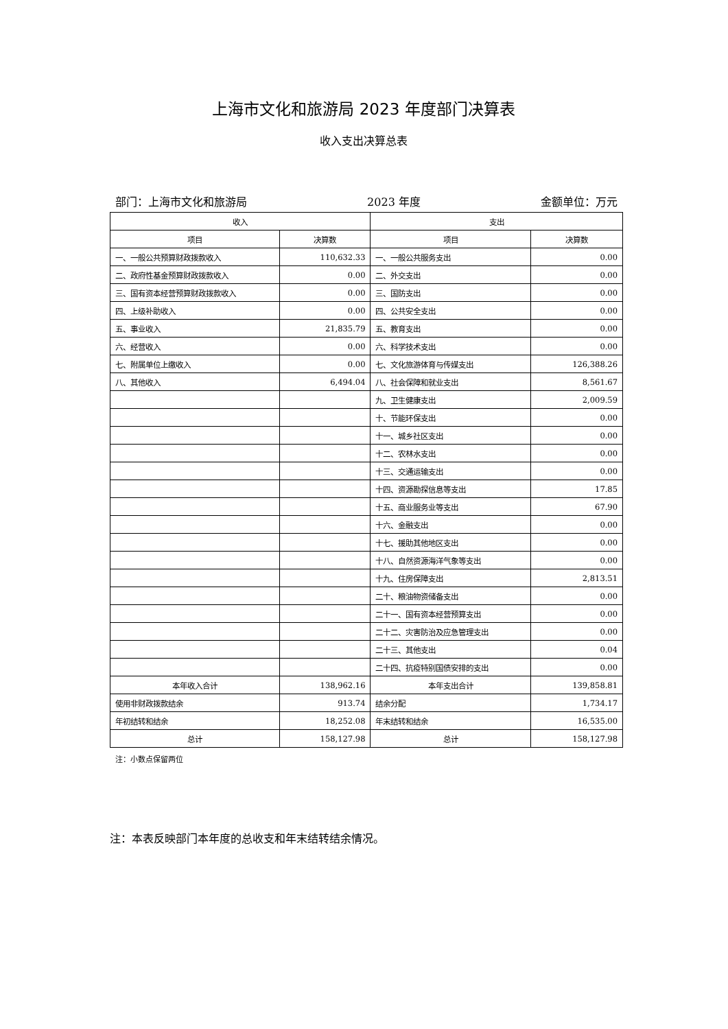上海市文化和旅游局 2023 年度部门决算表
收入支出决算总表
部门：上海市文化和旅游局 2023 年度 金额单位：万元
| 收入 | | 支出 | |
| --- | --- | --- | --- |
| 项目 | 决算数 | 项目 | 决算数 |
| 一、一般公共预算财政拨款收入 | 110,632.33 | 一、一般公共服务支出 | 0.00 |
| 二、政府性基金预算财政拨款收入 | 0.00 | 二、外交支出 | 0.00 |
| 三、国有资本经营预算财政拨款收入 | 0.00 | 三、国防支出 | 0.00 |
| 四、上级补助收入 | 0.00 | 四、公共安全支出 | 0.00 |
| 五、事业收入 | 21,835.79 | 五、教育支出 | 0.00 |
| 六、经营收入 | 0.00 | 六、科学技术支出 | 0.00 |
| 七、附属单位上缴收入 | 0.00 | 七、文化旅游体育与传媒支出 | 126,388.26 |
| 八、其他收入 | 6,494.04 | 八、社会保障和就业支出 | 8,561.67 |
| | | 九、卫生健康支出 | 2,009.59 |
| | | 十、节能环保支出 | 0.00 |
| | | 十一、城乡社区支出 | 0.00 |
| | | 十二、农林水支出 | 0.00 |
| | | 十三、交通运输支出 | 0.00 |
| | | 十四、资源勘探信息等支出 | 17.85 |
| | | 十五、商业服务业等支出 | 67.90 |
| | | 十六、金融支出 | 0.00 |
| | | 十七、援助其他地区支出 | 0.00 |
| | | 十八、自然资源海洋气象等支出 | 0.00 |
| | | 十九、住房保障支出 | 2,813.51 |
| | | 二十、粮油物资储备支出 | 0.00 |
| | | 二十一、国有资本经营预算支出 | 0.00 |
| | | 二十二、灾害防治及应急管理支出 | 0.00 |
| | | 二十三、其他支出 | 0.04 |
| | | 二十四、抗疫特别国债安排的支出 | 0.00 |
| 本年收入合计 | 138,962.16 | 本年支出合计 | 139,858.81 |
| 使用非财政拨款结余 | 913.74 | 结余分配 | 1,734.17 |
| 年初结转和结余 | 18,252.08 | 年末结转和结余 | 16,535.00 |
| 总计 | 158,127.98 | 总计 | 158,127.98 |
注：小数点保留两位
注：本表反映部门本年度的总收支和年末结转结余情况。